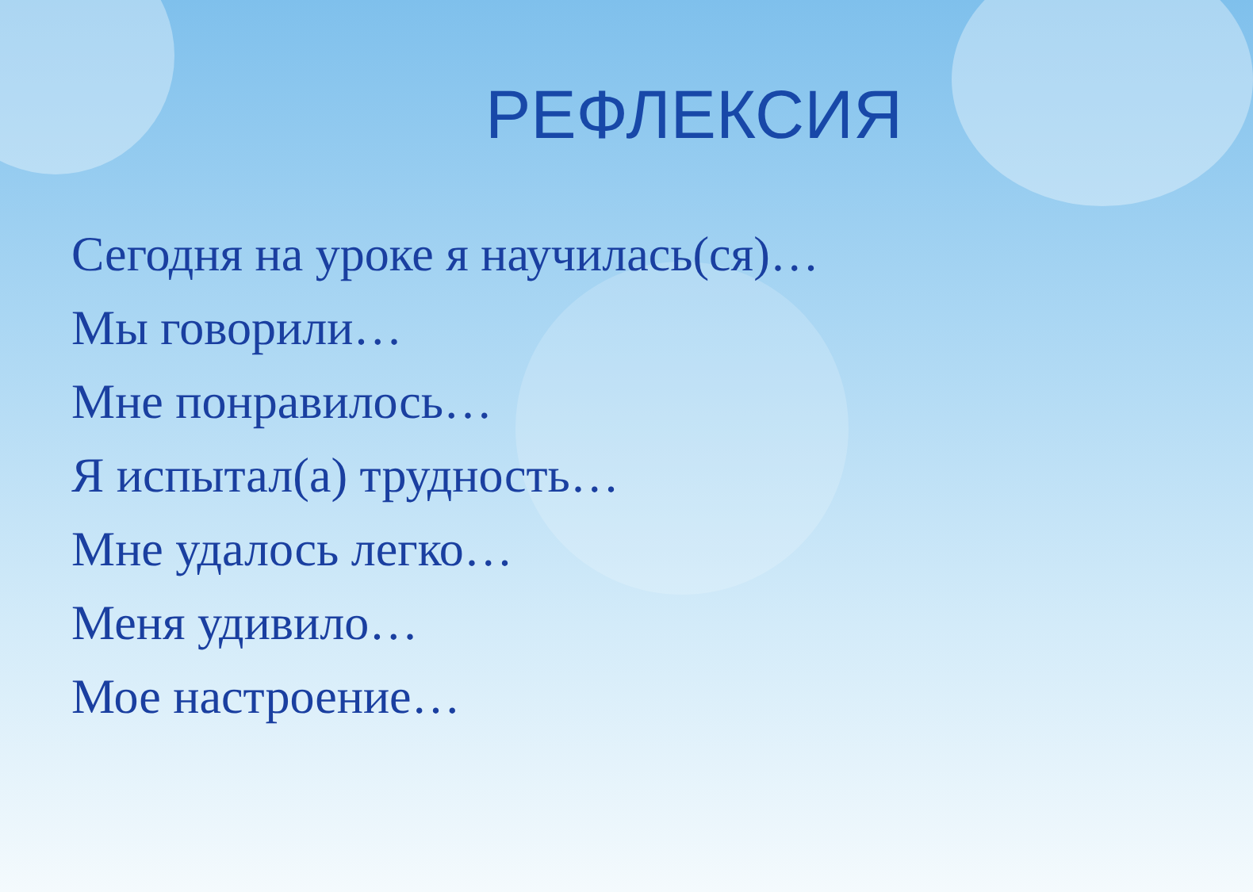РЕФЛЕКСИЯ
Сегодня на уроке я научилась(ся)…
Мы говорили…
Мне понравилось…
Я испытал(а) трудность…
Мне удалось легко…
Меня удивило…
Мое настроение…